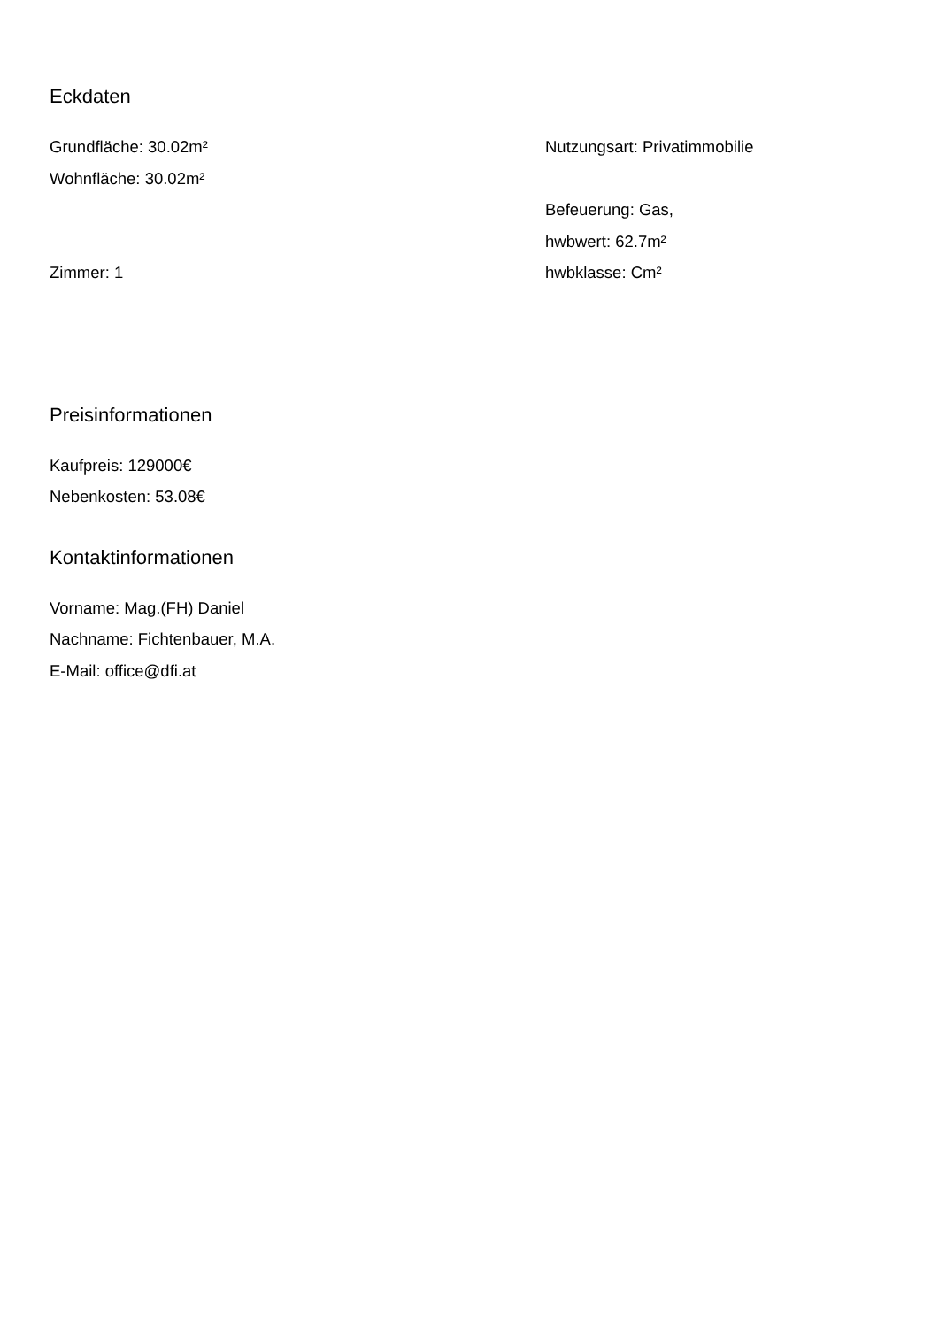Eckdaten
Grundfläche: 30.02m²
Wohnfläche: 30.02m²
Zimmer: 1
Nutzungsart: Privatimmobilie
Befeuerung: Gas,
hwbwert: 62.7m²
hwbklasse: Cm²
Preisinformationen
Kaufpreis: 129000€
Nebenkosten: 53.08€
Kontaktinformationen
Vorname: Mag.(FH) Daniel
Nachname: Fichtenbauer, M.A.
E-Mail: office@dfi.at